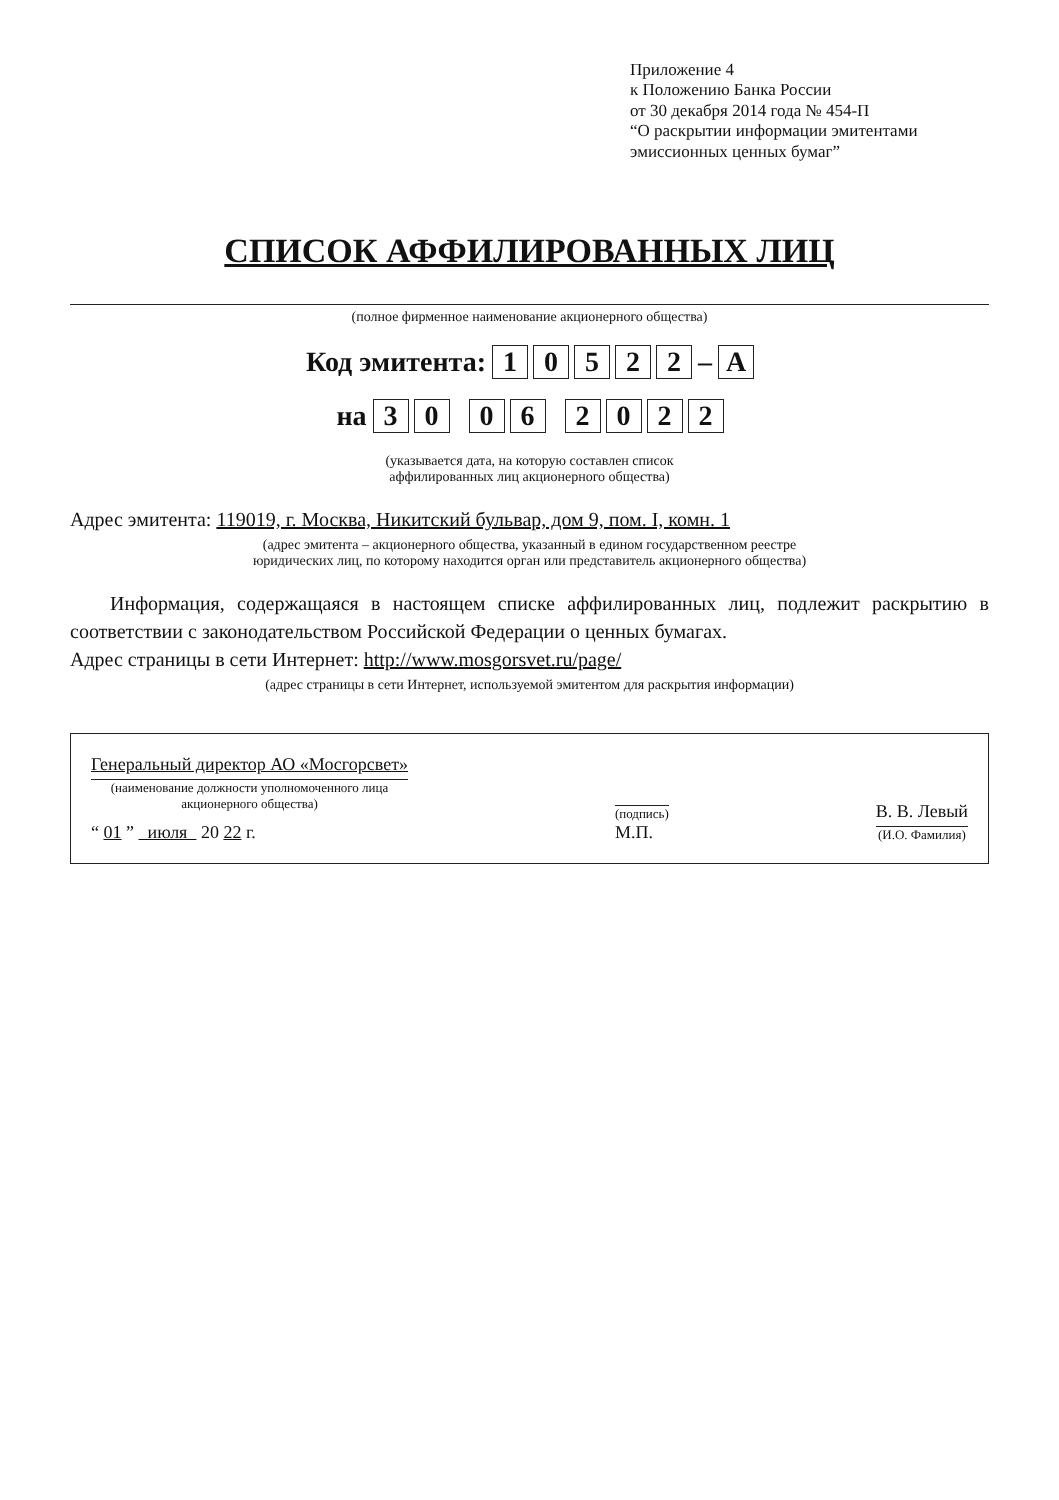Приложение 4
к Положению Банка России
от 30 декабря 2014 года № 454-П
“О раскрытии информации эмитентами
эмиссионных ценных бумаг”
СПИСОК АФФИЛИРОВАННЫХ ЛИЦ
(полное фирменное наименование акционерного общества)
Код эмитента: 1 0 5 2 2 – A
на 3 0 0 6 2 0 2 2
(указывается дата, на которую составлен список
аффилированных лиц акционерного общества)
Адрес эмитента: 119019, г. Москва, Никитский бульвар, дом 9, пом. I, комн. 1
(адрес эмитента – акционерного общества, указанный в едином государственном реестре
юридических лиц, по которому находится орган или представитель акционерного общества)
Информация, содержащаяся в настоящем списке аффилированных лиц, подлежит раскрытию в соответствии с законодательством Российской Федерации о ценных бумагах.
Адрес страницы в сети Интернет: http://www.mosgorsvet.ru/page/
(адрес страницы в сети Интернет, используемой эмитентом для раскрытия информации)
Генеральный директор АО «Мосгорсвет»
(наименование должности уполномоченного лица
акционерного общества)
“ 01 ” июля 20 22 г.
(подпись)
М.П.
В. В. Левый
(И.О. Фамилия)